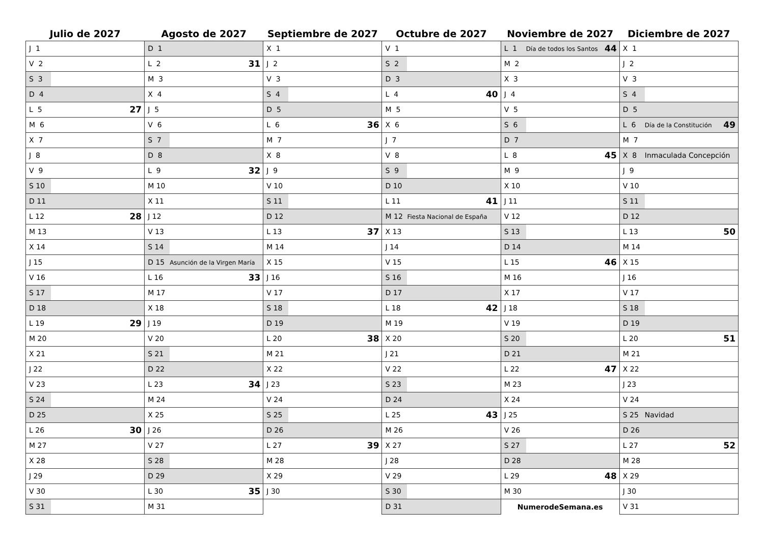| Julio de 2027 | Agosto de 2027 | Septiembre de 2027 | Octubre de 2027 | Noviembre de 2027 | Diciembre de 2027 |
| --- | --- | --- | --- | --- | --- |
| J 1 | D 1 | X 1 | V 1 | L 1 Día de todos los Santos 44 | X 1 |
| V 2 | L 2 31 | J 2 | S 2 | M 2 | J 2 |
| S 3 | M 3 | V 3 | D 3 | X 3 | V 3 |
| D 4 | X 4 | S 4 | L 4 40 | J 4 | S 4 |
| L 5 27 | J 5 | D 5 | M 5 | V 5 | D 5 |
| M 6 | V 6 | L 6 36 | X 6 | S 6 | L 6 Día de la Constitución 49 |
| X 7 | S 7 | M 7 | J 7 | D 7 | M 7 |
| J 8 | D 8 | X 8 | V 8 | L 8 45 | X 8 Inmaculada Concepción |
| V 9 | L 9 32 | J 9 | S 9 | M 9 | J 9 |
| S 10 | M 10 | V 10 | D 10 | X 10 | V 10 |
| D 11 | X 11 | S 11 | L 11 41 | J 11 | S 11 |
| L 12 28 | J 12 | D 12 | M 12 Fiesta Nacional de España | V 12 | D 12 |
| M 13 | V 13 | L 13 37 | X 13 | S 13 | L 13 50 |
| X 14 | S 14 | M 14 | J 14 | D 14 | M 14 |
| J 15 | D 15 Asunción de la Virgen María | X 15 | V 15 | L 15 46 | X 15 |
| V 16 | L 16 33 | J 16 | S 16 | M 16 | J 16 |
| S 17 | M 17 | V 17 | D 17 | X 17 | V 17 |
| D 18 | X 18 | S 18 | L 18 42 | J 18 | S 18 |
| L 19 29 | J 19 | D 19 | M 19 | V 19 | D 19 |
| M 20 | V 20 | L 20 38 | X 20 | S 20 | L 20 51 |
| X 21 | S 21 | M 21 | J 21 | D 21 | M 21 |
| J 22 | D 22 | X 22 | V 22 | L 22 47 | X 22 |
| V 23 | L 23 34 | J 23 | S 23 | M 23 | J 23 |
| S 24 | M 24 | V 24 | D 24 | X 24 | V 24 |
| D 25 | X 25 | S 25 | L 25 43 | J 25 | S 25 Navidad |
| L 26 30 | J 26 | D 26 | M 26 | V 26 | D 26 |
| M 27 | V 27 | L 27 39 | X 27 | S 27 | L 27 52 |
| X 28 | S 28 | M 28 | J 28 | D 28 | M 28 |
| J 29 | D 29 | X 29 | V 29 | L 29 48 | X 29 |
| V 30 | L 30 35 | J 30 | S 30 | M 30 | J 30 |
| S 31 | M 31 | | D 31 | NumerodeSemana.es | V 31 |